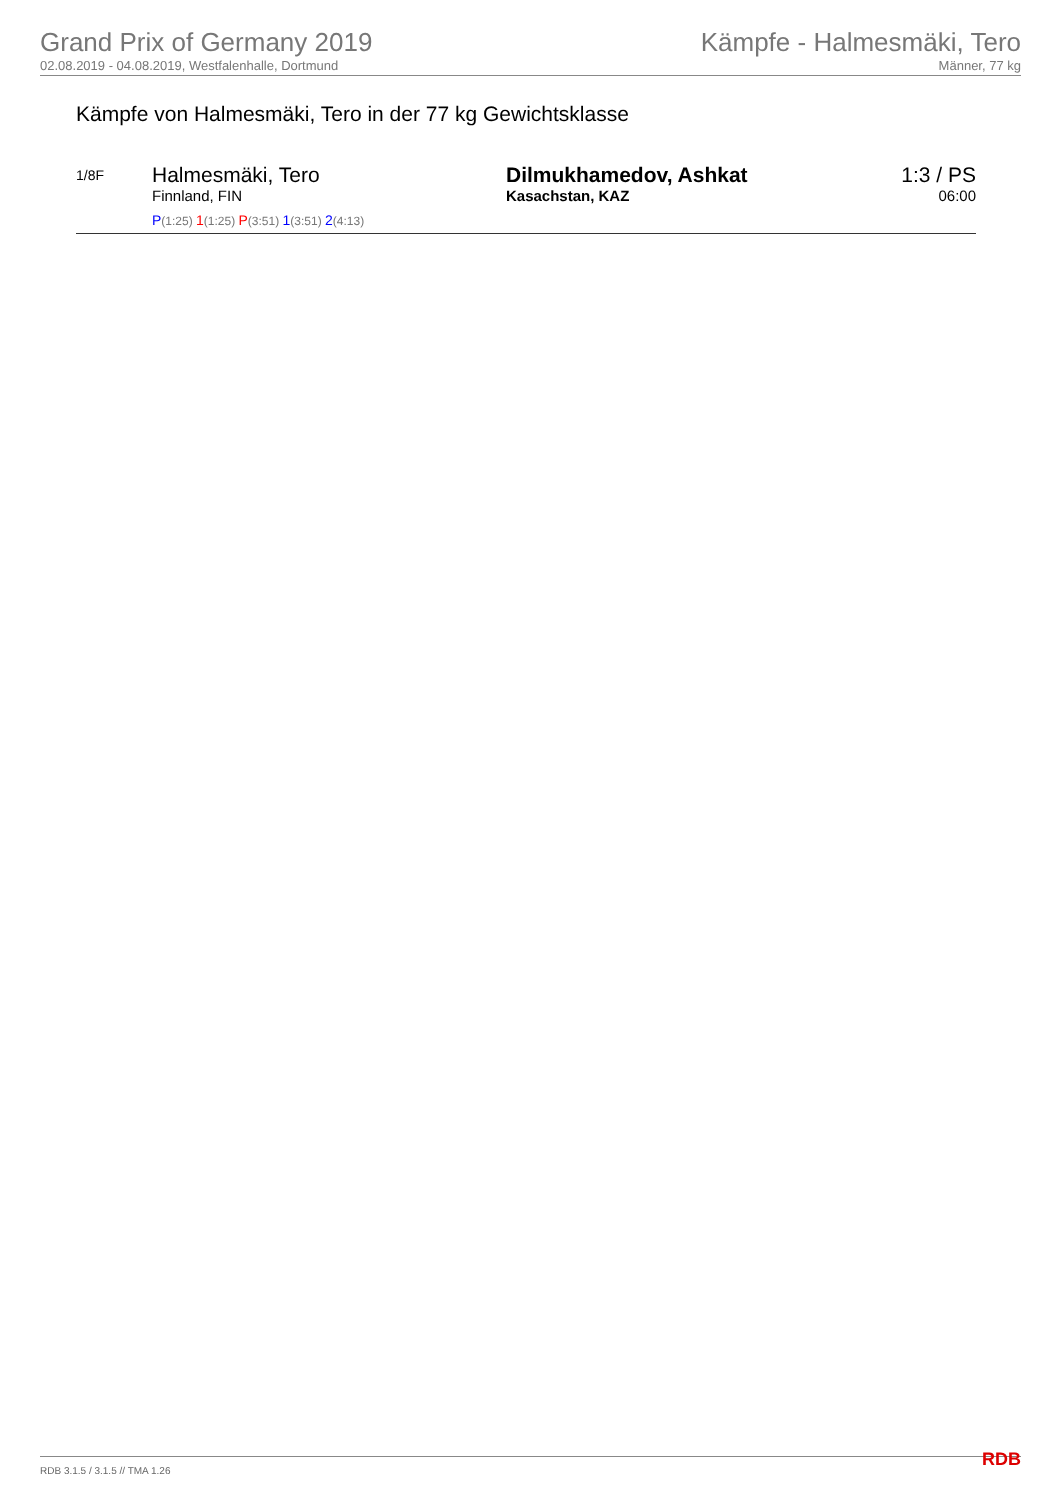Grand Prix of Germany 2019
02.08.2019 - 04.08.2019, Westfalenhalle, Dortmund
Kämpfe - Halmesmäki, Tero
Männer, 77 kg
Kämpfe von Halmesmäki, Tero in der 77 kg Gewichtsklasse
1/8F
Halmesmäki, Tero
Finnland, FIN
P(1:25) 1(1:25) P(3:51) 1(3:51) 2(4:13)
Dilmukhamedov, Ashkat
Kasachstan, KAZ
1:3 / PS
06:00
RDB 3.1.5 / 3.1.5 // TMA 1.26 RDB